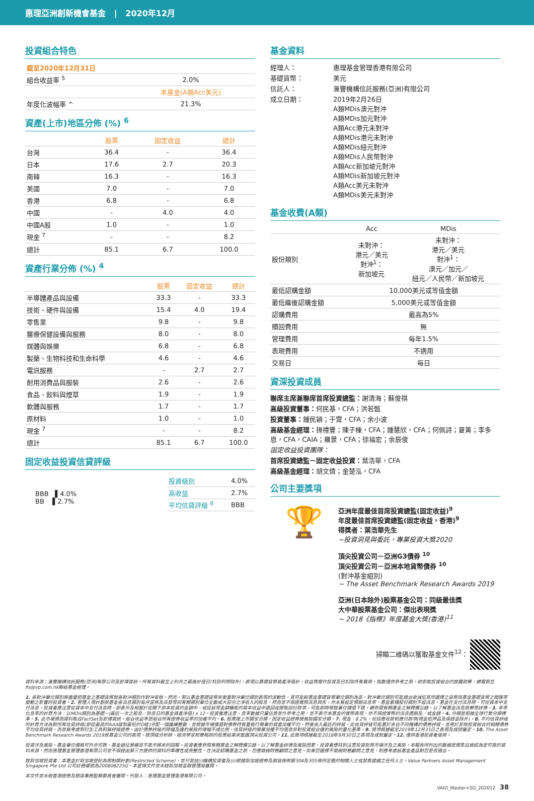惠理亞洲創新機會基金 | 2020年12月
投資組合特色
| 截至2020年12月31日 | |
| 組合收益率 <sup>5</sup> | 2.0% |
| | 本基金(A類Acc美元) |
| 年度化波幅率 ^ | 21.3% |
資產(上市)地區分佈 (%) <sup>6</sup>
| | 股票 | 固定收益 | 總計 |
| --- | --- | --- | --- |
| 台灣 | 36.4 | - | 36.4 |
| 日本 | 17.6 | 2.7 | 20.3 |
| 南韓 | 16.3 | - | 16.3 |
| 美國 | 7.0 | - | 7.0 |
| 香港 | 6.8 | - | 6.8 |
| 中國 | - | 4.0 | 4.0 |
| 中國A股 | 1.0 | - | 1.0 |
| 現金 <sup>7</sup> | - | - | 8.2 |
| 總計 | 85.1 | 6.7 | 100.0 |
資產行業分佈 (%) <sup>4</sup>
| | 股票 | 固定收益 | 總計 |
| --- | --- | --- | --- |
| 半導體產品與設備 | 33.3 | - | 33.3 |
| 技術、硬件與設備 | 15.4 | 4.0 | 19.4 |
| 零售業 | 9.8 | - | 9.8 |
| 醫療保健設備與服務 | 8.0 | - | 8.0 |
| 媒體與娛樂 | 6.8 | - | 6.8 |
| 製藥、生物科技和生命科學 | 4.6 | - | 4.6 |
| 電訊服務 | - | 2.7 | 2.7 |
| 耐用消費品與服裝 | 2.6 | - | 2.6 |
| 食品、飲料與煙草 | 1.9 | - | 1.9 |
| 軟體與服務 | 1.7 | - | 1.7 |
| 原材料 | 1.0 | - | 1.0 |
| 現金 <sup>7</sup> | - | - | 8.2 |
| 總計 | 85.1 | 6.7 | 100.0 |
固定收益投資信貸評級
BBB ▌4.0%
BB ▌2.7%
| 投資級別 | 4.0% |
| 高收益 | 2.7% |
| 平均信貸評級 <sup>8</sup> | BBB |
基金資料
| 經理人： | 惠理基金管理香港有限公司 |
| 基礎貨幣： | 美元 |
| 信託人： | 滙豐機構信託服務(亞洲)有限公司 |
| 成立日期： | 2019年2月26日 A類MDis澳元對沖 A類MDis加元對沖 A類Acc港元未對沖 A類MDis港元未對沖 A類MDis紐元對沖 A類MDis人民幣對沖 A類Acc新加坡元對沖 A類MDis新加坡元對沖 A類Acc美元未對沖 A類MDis美元未對沖 |
基金收費(A類)
| | Acc | MDis |
| --- | --- | --- |
| 股份類別 | 未對沖： 港元／美元 對沖<sup>1</sup>： 新加坡元 | 未對沖： 港元／美元 對沖<sup>1</sup>： 澳元／加元／ 紐元／人民幣／新加坡元 |
| 最低認購金額 | 10,000美元或等值金額 | |
| 最低繼後認購金額 | 5,000美元或等值金額 | |
| 認購費用 | 最高為5% | |
| 贖回費用 | 無 | |
| 管理費用 | 每年1.5% | |
| 表現費用 | 不適用 | |
| 交易日 | 每日 | |
資深投資成員
聯席主席兼聯席首席投資總監：謝清海；蘇俊祺
高級投資董事：何民基，CFA；洪若甄
投資董事：鍾民穎；于霄，CFA；余小波
高級基金經理：操禮豐；陳子棟，CFA；鍾慧欣，CFA；何佩詩；夏箐；李多恩，CFA，CAIA；羅景，CFA；徐福宏；余辰俊
固定收益投資團隊：
首席投資總監－固定收益投資：葉浩華，CFA
高級基金經理：胡文倩；金楚泓，CFA
公司主要獎項
🏆
亞洲年度最佳首席投資總監(固定收益)<sup>9</sup>
年度最佳首席投資總監(固定收益，香港)<sup>9</sup>
得獎者：葉浩華先生
~投資洞見與委託，專業投資大獎2020
頂尖投資公司－亞洲G3債券 <sup>10</sup>
頂尖投資公司－亞洲本地貨幣債券 <sup>10</sup>
(對沖基金組別)
~ The Asset Benchmark Research Awards 2019
亞洲(日本除外)股票基金公司：同級最佳獎
大中華股票基金公司：傑出表現獎
~ 2018《指標》年度基金大獎(香港)<sup>11</sup>
掃瞄二維碼以獲取基金文件<sup>12</sup>：
資料來源：滙豐機構信託服務(亞洲)有限公司及彭博資訊。所有資料截至上列月之最後計值日(特別列明除外)，表現以基礎貨幣資產淨值計，收益再撥作投資及已扣除所有費用。指數僅供參考之用。欲索取投資組合的披露政策，請電郵至fis@vp.com.hk聯絡基金經理。
1. 各對沖單位類別將盡量把基金之基礎貨幣就各對沖類別作對沖安排。然而，若以基金基礎貨幣來衡量對沖單位類別表現的波動性，其可能較基金基礎貨幣單位類別為高。對沖單位類別可能適合欲減低其所選擇之貨幣與基金基礎貨幣之間匯率變動之影響的投資者。2. 管理人現計劃就基金各派息類別每月宣佈及派發等同有關類別單位全數或大部分之淨收入的股息，然而並不保證實際派息與否，亦未有設定預期派息率。基金累積股份類別不設派息。基金在支付派息時，可從資本中支付派息。投資者應注意從資本中支付派息時，即表示及相當於從閣下原本投資的金額中，或從該等金額賺取的資本收益中退回或提取部份款項，可能即時導致單位價值下跌。請參閱有關基金之解釋備忘錄，以了解基金派息政策等詳情。3. 年率化息率的計算方法：以MDis類別為基礎－(最近一次之股息／除息日的基金資產淨值) x 12。投資者應注意，息率數據只屬估算並作參考之用，並不表示本基金的實際表現，亦不保證實際的派息週期及／或金額。4. 分類是根據全球行業分類標準。5. 此市場預測資料取自FactSet及彭博資訊。組合收益率是組合所有證券收益率的加權平均。6. 股票按上市國家分類，固定收益證券按風險國家分類。7. 現金：8.2%，包括應收款和應付款項(現金抵押品及保證金除外)。8. 平均信貸評級的計算方法為對所有信貸評級(即從最高的AAA級到最低的D級)分配一個連續整數，並根據市場價值對債券持有量進行簡單的資產加權平均，然後舍入最近的評級。此信貸評級可能基於來自不同機構的債券評級，並用於反映投資組合的相關債券平均信貸評級，而並無考慮到衍生工具和無評級證券。由於債券評級的降幅及違約風險的增幅不成比例，信貸評級的簡單加權平均值並非對投資組合違約風險的量化基準。9. 獎項根據截至2019年12月31日之表現及成就釐定。10. The Asset Benchmark Research Awards 2019就基金公司的表現，按頂級分析師、經濟學家和策略師的投票結果來甄選頂尖投資公司。11. 此獎項根據截至2018年9月30日之表現及成就釐定。12. 僅供香港投資者使用。
投資涉及風險，基金單位價格可升亦可跌，基金過往業績並不表示將來的回報。投資者應參閱有關基金之解釋備忘錄，以了解基金詳情及風險因素，投資者應特別注意投資新興市場涉及之風險。本報告所列出的數據是搜集自被認為是可靠的資料來源，然而惠理基金管理香港有限公司並不保證由第三方提供的資料的準確性或完整性。在決定認購基金之前，您應徵詢財務顧問之意見。如果您選擇不徵詢財務顧問之意見，則應考慮該基金產品對您是否適合。
致新加坡投資者：本基金於新加坡登記為限制類計劃(Restricted Scheme)，並只發放(i)機構投資者及(ii)根據新加坡證券及期貨條例第304及305條所定義的相關人士或發售建議之任何人士。Value Partners Asset Management Singapore Pte Ltd 公司註冊編號為200808225G。本宣傳文件並未經新加坡金融管理局審閱。
本文件並未經香港證券及期貨事務監察委員會審閱。刊發人：惠理基金管理香港有限公司。
VAIO_Master+SG_202012 38